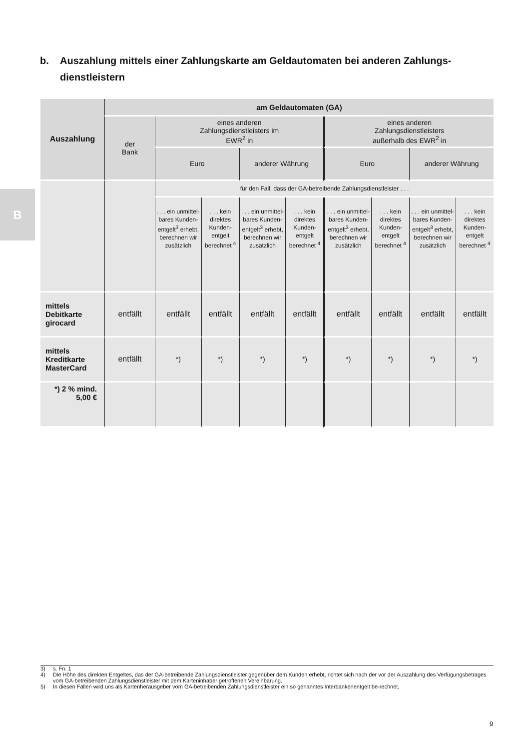B
b. Auszahlung mittels einer Zahlungskarte am Geldautomaten bei anderen Zahlungs-
dienstleistern
| Auszahlung | am Geldautomaten (GA) | | | | | | | | |
| --- | --- | --- | --- | --- | --- | --- | --- | --- | --- |
| | der Bank | eines anderen Zahlungsdienstleisters im EWR<sup>2</sup> in | | | | eines anderen Zahlungsdienstleisters außerhalb des EWR<sup>2</sup> in | | | |
| | | Euro | | anderer Währung | | Euro | | anderer Währung | |
| | | für den Fall, dass der GA-betreibende Zahlungsdienstleister . . . | | | | | | | |
| | | . . . ein unmittel-bares Kunden-entgelt<sup>3</sup> erhebt, berechnen wir zusätzlich | . . . kein direktes Kunden-entgelt berechnet <sup>4</sup> | . . . ein unmittel-bares Kunden-entgelt<sup>3</sup> erhebt, berechnen wir zusätzlich | . . . kein direktes Kunden-entgelt berechnet <sup>4</sup> | . . . ein unmittel-bares Kunden-entgelt<sup>3</sup> erhebt, berechnen wir zusätzlich | . . . kein direktes Kunden-entgelt berechnet <sup>4</sup> | . . . ein unmittel-bares Kunden-entgelt<sup>3</sup> erhebt, berechnen wir zusätzlich | . . . kein direktes Kunden-entgelt berechnet <sup>4</sup> |
| mittels Debitkarte girocard | entfällt | entfällt | entfällt | entfällt | entfällt | entfällt | entfällt | entfällt | entfällt |
| mittels Kreditkarte MasterCard | entfällt | *) | *) | *) | *) | *) | *) | *) | *) |
| *) 2 % mind. 5,00 € | | | | | | | | | |
3) s. Fn. 1
4) Die Höhe des direkten Entgeltes, das der GA-betreibende Zahlungsdienstleister gegenüber dem Kunden erhebt, richtet sich nach der vor der Auszahlung des Verfügungsbetrages vom GA-betreibenden Zahlungsdienstleister mit dem Karteninhaber getroffenen Vereinbarung.
5) In diesen Fällen wird uns als Kartenherausgeber vom GA-betreibenden Zahlungsdienstleister ein so genanntes Interbankenentgelt be-rechnet.
9